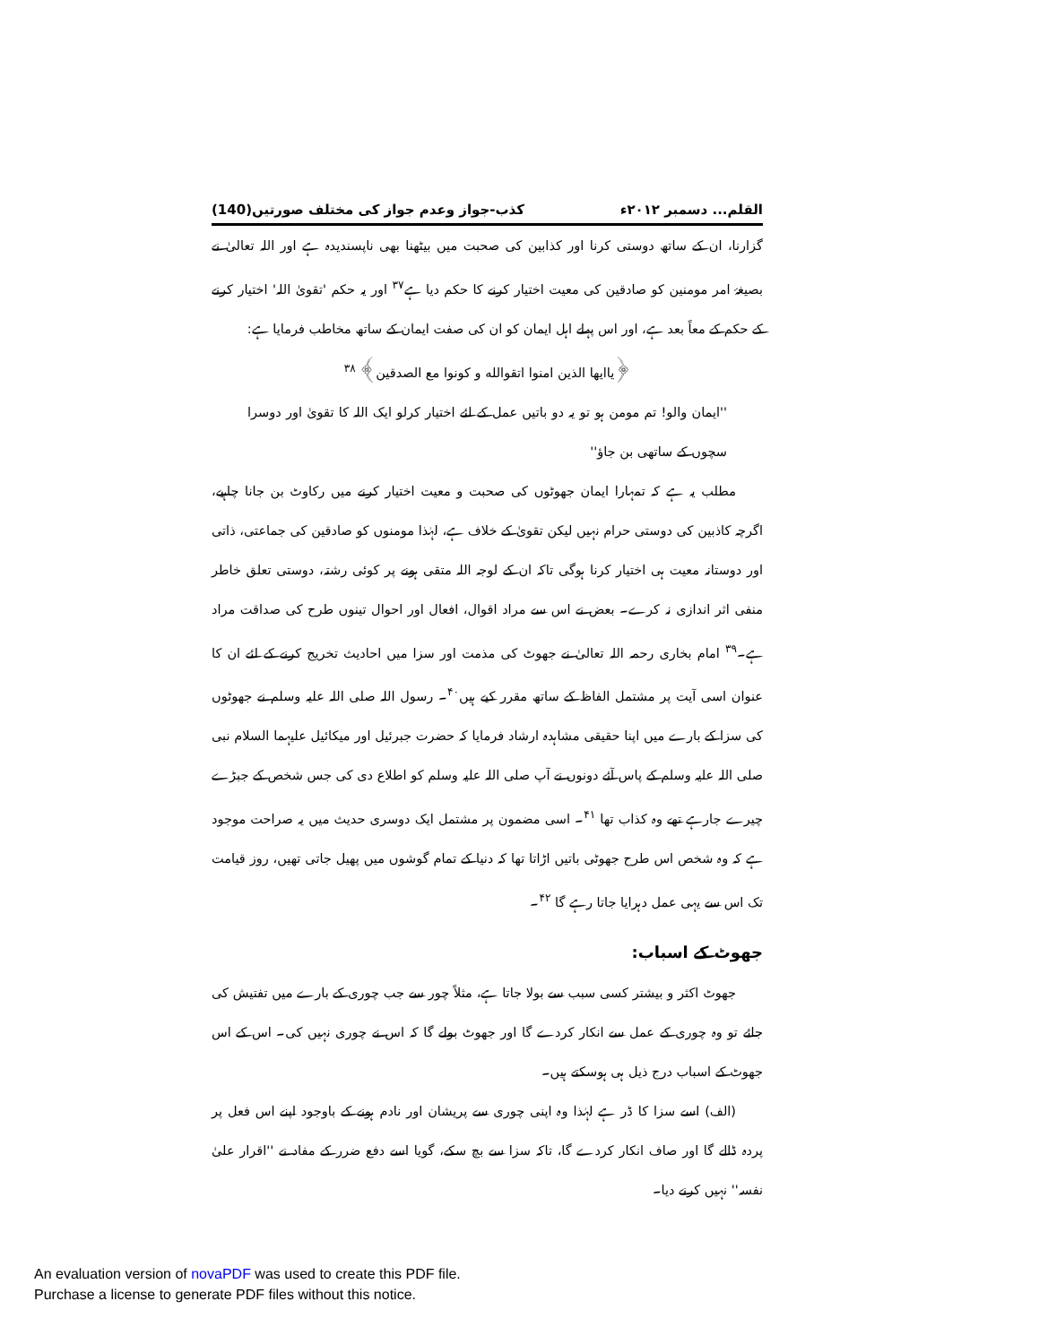القلم... دسمبر ۲۰۱۲ء کذب-جواز وعدم جواز کی مختلف صورتیں(140)
گزارنا، ان کے ساتھ دوستی کرنا اور کذابین کی صحبت میں بیٹھنا بھی ناپسندیدہ ہے اور اللہ تعالیٰ نے بصیغۂ امر مومنین کو صادقین کی معیت اختیار کرنے کا حکم دیا ہے<sup>۳۷</sup> اور یہ حکم 'تقویٰ اللہ' اختیار کرنے کے حکم کے معاً بعد ہے، اور اس پہلے اہل ایمان کو ان کی صفت ایمان کے ساتھ مخاطب فرمایا ہے:
﴿یاایها الذین امنوا اتقوالله و کونوا مع الصدقین﴾ <sup>۳۸</sup>
''ایمان والو! تم مومن ہو تو یہ دو باتیں عمل کے لئے اختیار کرلو ایک اللہ کا تقویٰ اور دوسرا سچوں کے ساتھی بن جاؤ''
مطلب یہ ہے کہ تمہارا ایمان جھوٹوں کی صحبت و معیت اختیار کرنے میں رکاوٹ بن جانا چاہیے، اگرچہ کاذبین کی دوستی حرام نہیں لیکن تقویٰ کے خلاف ہے، لہٰذا مومنوں کو صادقین کی جماعتی، ذاتی اور دوستانہ معیت ہی اختیار کرنا ہوگی تاکہ ان کے لوجہ اللہ متقی ہونے پر کوئی رشتہ، دوستی تعلق خاطر منفی اثر اندازی نہ کرے۔ بعض نے اس سے مراد اقوال، افعال اور احوال تینوں طرح کی صداقت مراد ہے۔<sup>۳۹</sup> امام بخاری رحمہ اللہ تعالیٰ نے جھوٹ کی مذمت اور سزا میں احادیث تخریج کرنے کے لئے ان کا عنوان اسی آیت پر مشتمل الفاظ کے ساتھ مقرر کیے ہیں<sup>۴۰</sup>۔ رسول اللہ صلی اللہ علیہ وسلم نے جھوٹوں کی سزا کے بارے میں اپنا حقیقی مشاہدہ ارشاد فرمایا کہ حضرت جبرئیل اور میکائیل علیہما السلام نبی صلی اللہ علیہ وسلم کے پاس آئے دونوں نے آپ صلی اللہ علیہ وسلم کو اطلاع دی کی جس شخص کے جبڑے چیرے جارہے تھے وہ کذاب تھا <sup>۴۱</sup>۔ اسی مضمون پر مشتمل ایک دوسری حدیث میں یہ صراحت موجود ہے کہ وہ شخص اس طرح جھوٹی باتیں اڑاتا تھا کہ دنیا کے تمام گوشوں میں پھیل جاتی تھیں، روز قیامت تک اس سے یہی عمل دہرایا جاتا رہے گا <sup>۴۲</sup>۔
جھوٹ کے اسباب:
جھوٹ اکثر و بیشتر کسی سبب سے بولا جاتا ہے، مثلاً چور سے جب چوری کے بارے میں تفتیش کی جائے تو وہ چوری کے عمل سے انکار کردے گا اور جھوٹ بولے گا کہ اس نے چوری نہیں کی۔ اس کے اس جھوٹ کے اسباب درج ذیل ہی ہوسکتے ہیں۔
(الف) اسے سزا کا ڈر ہے لہٰذا وہ اپنی چوری سے پریشان اور نادم ہونے کے باوجود اپنے اس فعل پر پردہ ڈالے گا اور صاف انکار کردے گا، تاکہ سزا سے بچ سکے، گویا اسے دفع ضرر کے مفاد نے ''اقرار علیٰ نفسہ'' نہیں کرنے دیا۔
An evaluation version of novaPDF was used to create this PDF file.
Purchase a license to generate PDF files without this notice.